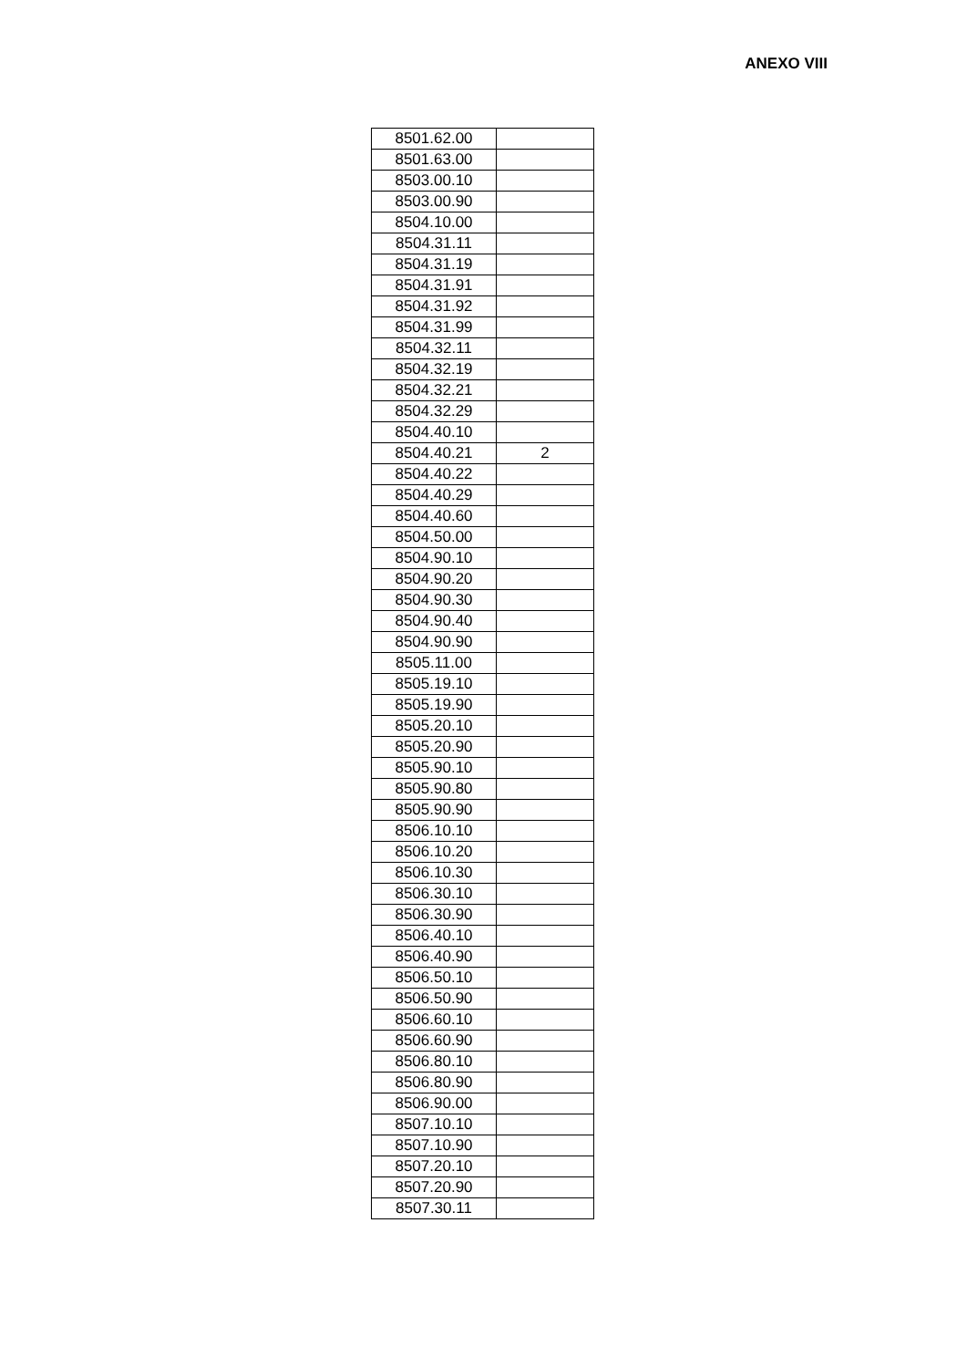ANEXO VIII
| 8501.62.00 | |
| 8501.63.00 | |
| 8503.00.10 | |
| 8503.00.90 | |
| 8504.10.00 | |
| 8504.31.11 | |
| 8504.31.19 | |
| 8504.31.91 | |
| 8504.31.92 | |
| 8504.31.99 | |
| 8504.32.11 | |
| 8504.32.19 | |
| 8504.32.21 | |
| 8504.32.29 | |
| 8504.40.10 | |
| 8504.40.21 | 2 |
| 8504.40.22 | |
| 8504.40.29 | |
| 8504.40.60 | |
| 8504.50.00 | |
| 8504.90.10 | |
| 8504.90.20 | |
| 8504.90.30 | |
| 8504.90.40 | |
| 8504.90.90 | |
| 8505.11.00 | |
| 8505.19.10 | |
| 8505.19.90 | |
| 8505.20.10 | |
| 8505.20.90 | |
| 8505.90.10 | |
| 8505.90.80 | |
| 8505.90.90 | |
| 8506.10.10 | |
| 8506.10.20 | |
| 8506.10.30 | |
| 8506.30.10 | |
| 8506.30.90 | |
| 8506.40.10 | |
| 8506.40.90 | |
| 8506.50.10 | |
| 8506.50.90 | |
| 8506.60.10 | |
| 8506.60.90 | |
| 8506.80.10 | |
| 8506.80.90 | |
| 8506.90.00 | |
| 8507.10.10 | |
| 8507.10.90 | |
| 8507.20.10 | |
| 8507.20.90 | |
| 8507.30.11 | |